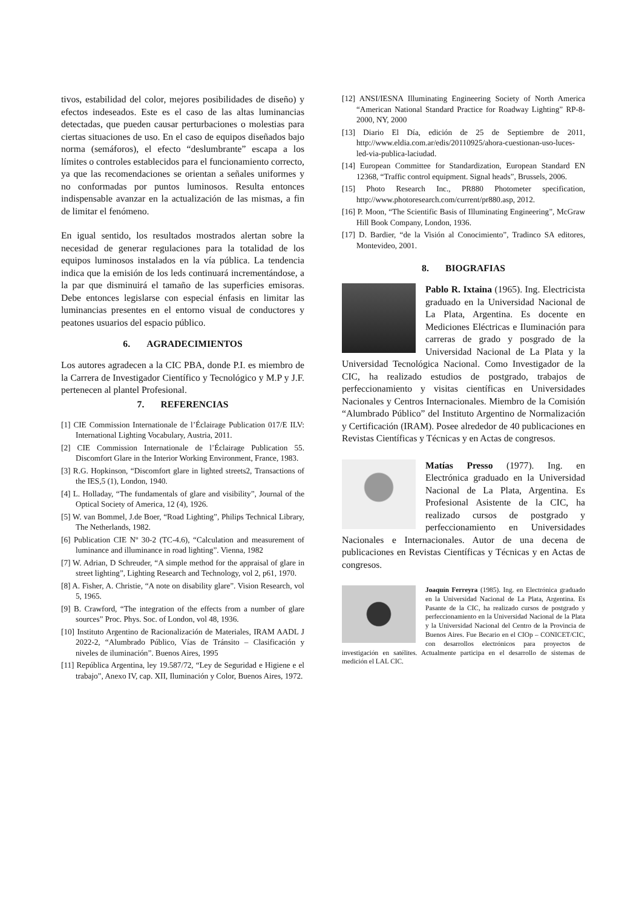tivos, estabilidad del color, mejores posibilidades de diseño) y efectos indeseados. Este es el caso de las altas luminancias detectadas, que pueden causar perturbaciones o molestias para ciertas situaciones de uso. En el caso de equipos diseñados bajo norma (semáforos), el efecto “deslumbrante” escapa a los límites o controles establecidos para el funcionamiento correcto, ya que las recomendaciones se orientan a señales uniformes y no conformadas por puntos luminosos. Resulta entonces indispensable avanzar en la actualización de las mismas, a fin de limitar el fenómeno.
En igual sentido, los resultados mostrados alertan sobre la necesidad de generar regulaciones para la totalidad de los equipos luminosos instalados en la vía pública. La tendencia indica que la emisión de los leds continuará incrementándose, a la par que disminuirá el tamaño de las superficies emisoras. Debe entonces legislarse con especial énfasis en limitar las luminancias presentes en el entorno visual de conductores y peatones usuarios del espacio público.
6. AGRADECIMIENTOS
Los autores agradecen a la CIC PBA, donde P.I. es miembro de la Carrera de Investigador Científico y Tecnológico y M.P y J.F. pertenecen al plantel Profesional.
7. REFERENCIAS
[1] CIE Commission Internationale de l’Éclairage Publication 017/E ILV: International Lighting Vocabulary, Austria, 2011.
[2] CIE Commission Internationale de l’Éclairage Publication 55. Discomfort Glare in the Interior Working Environment, France, 1983.
[3] R.G. Hopkinson, “Discomfort glare in lighted streets2, Transactions of the IES,5 (1), London, 1940.
[4] L. Holladay, “The fundamentals of glare and visibility”, Journal of the Optical Society of America, 12 (4), 1926.
[5] W. van Bommel, J.de Boer, “Road Lighting”, Philips Technical Library, The Netherlands, 1982.
[6] Publication CIE Nº 30-2 (TC-4.6), “Calculation and measurement of luminance and illuminance in road lighting”. Vienna, 1982
[7] W. Adrian, D Schreuder, “A simple method for the appraisal of glare in street lighting”, Lighting Research and Technology, vol 2, p61, 1970.
[8] A. Fisher, A. Christie, “A note on disability glare”. Vision Research, vol 5, 1965.
[9] B. Crawford, “The integration of the effects from a number of glare sources” Proc. Phys. Soc. of London, vol 48, 1936.
[10] Instituto Argentino de Racionalización de Materiales, IRAM AADL J 2022-2, “Alumbrado Público, Vías de Tránsito – Clasificación y niveles de iluminación”. Buenos Aires, 1995
[11] República Argentina, ley 19.587/72, “Ley de Seguridad e Higiene e el trabajo”, Anexo IV, cap. XII, Iluminación y Color, Buenos Aires, 1972.
[12] ANSI/IESNA Illuminating Engineering Society of North America “American National Standard Practice for Roadway Lighting” RP-8-2000, NY, 2000
[13] Diario El Día, edición de 25 de Septiembre de 2011, http://www.eldia.com.ar/edis/20110925/ahora-cuestionan-uso-luces-led-via-publica-laciudad.
[14] European Committee for Standardization, European Standard EN 12368, “Traffic control equipment. Signal heads”, Brussels, 2006.
[15] Photo Research Inc., PR880 Photometer specification, http://www.photoresearch.com/current/pr880.asp, 2012.
[16] P. Moon, “The Scientific Basis of Illuminating Engineering”, McGraw Hill Book Company, London, 1936.
[17] D. Bardier, “de la Visión al Conocimiento”, Tradinco SA editores, Montevideo, 2001.
8. BIOGRAFIAS
Pablo R. Ixtaina (1965). Ing. Electricista graduado en la Universidad Nacional de La Plata, Argentina. Es docente en Mediciones Eléctricas e Iluminación para carreras de grado y posgrado de la Universidad Nacional de La Plata y la Universidad Tecnológica Nacional. Como Investigador de la CIC, ha realizado estudios de postgrado, trabajos de perfeccionamiento y visitas científicas en Universidades Nacionales y Centros Internacionales. Miembro de la Comisión “Alumbrado Público” del Instituto Argentino de Normalización y Certificación (IRAM). Posee alrededor de 40 publicaciones en Revistas Científicas y Técnicas y en Actas de congresos.
Matías Presso (1977). Ing. en Electrónica graduado en la Universidad Nacional de La Plata, Argentina. Es Profesional Asistente de la CIC, ha realizado cursos de postgrado y perfeccionamiento en Universidades Nacionales e Internacionales. Autor de una decena de publicaciones en Revistas Científicas y Técnicas y en Actas de congresos.
Joaquín Ferreyra (1985). Ing. en Electrónica graduado en la Universidad Nacional de La Plata, Argentina. Es Pasante de la CIC, ha realizado cursos de postgrado y perfeccionamiento en la Universidad Nacional de la Plata y la Universidad Nacional del Centro de la Provincia de Buenos Aires. Fue Becario en el CIOp – CONICET/CIC, con desarrollos electrónicos para proyectos de investigación en satélites. Actualmente participa en el desarrollo de sistemas de medición el LAL CIC.